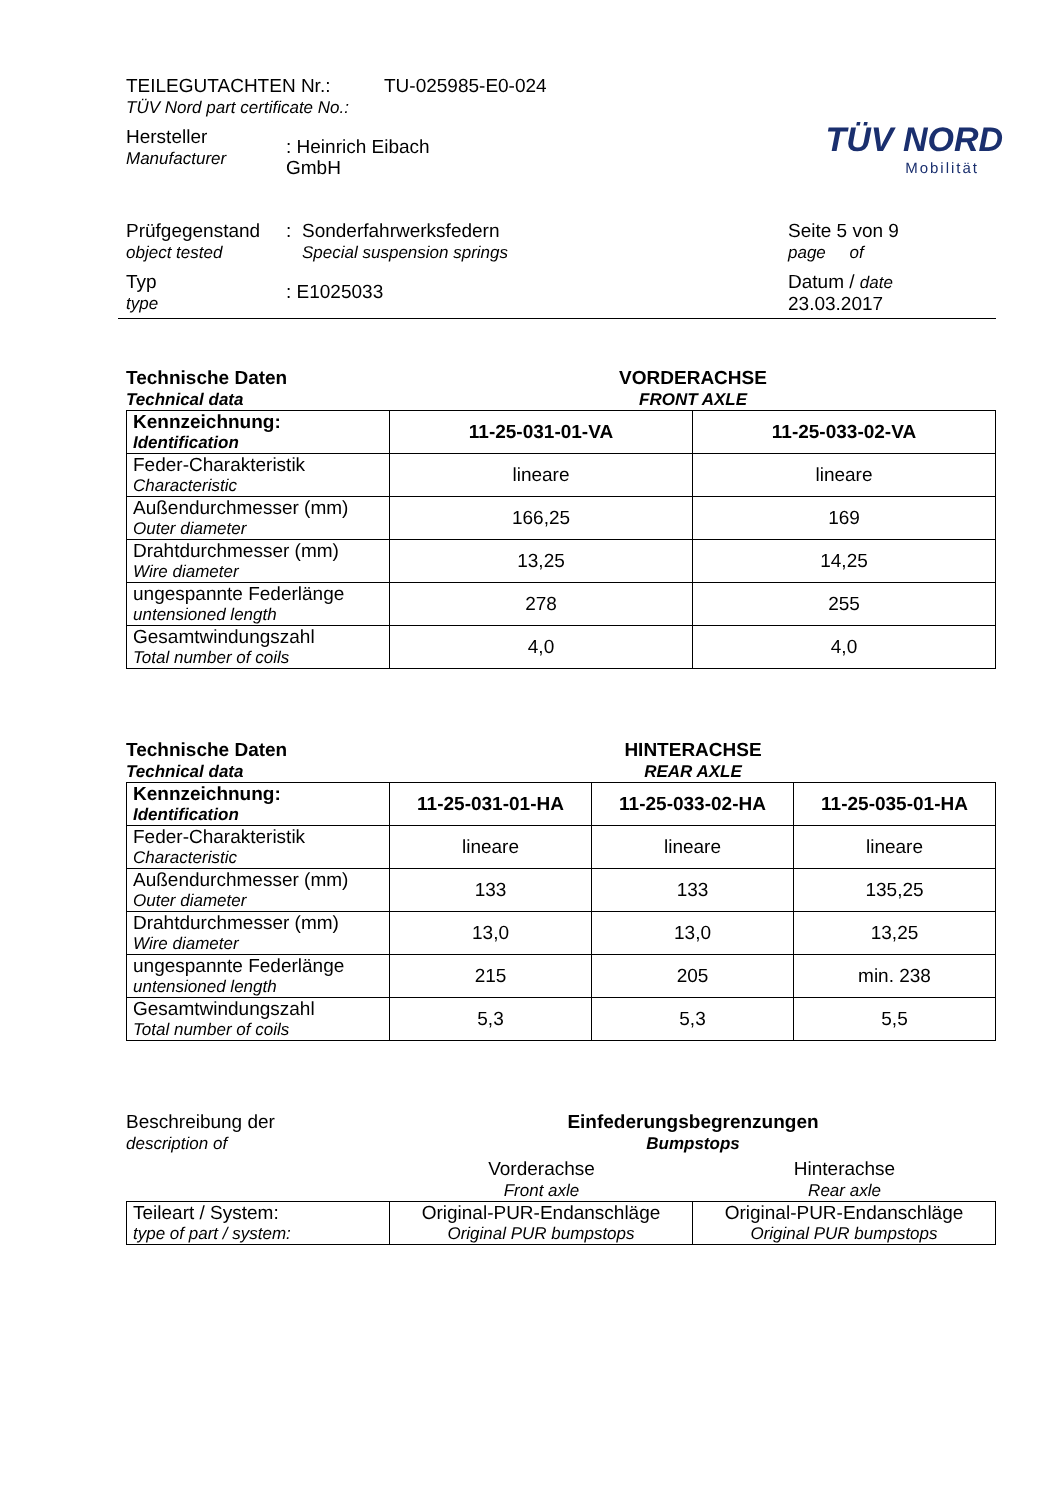TÜV NORD
Mobilität
TEILEGUTACHTEN Nr.: TU-025985-E0-024
TÜV Nord part certificate No.:
Hersteller
Manufacturer
: Heinrich Eibach GmbH
Prüfgegenstand
object tested
:
Sonderfahrwerksfedern
Special suspension springs
Seite 5 von 9
page of
Typ
type
: E1025033
Datum / date
23.03.2017
Technische Daten
Technical data
VORDERACHSE
FRONT AXLE
| Kennzeichnung: Identification | 11-25-031-01-VA | 11-25-033-02-VA |
| Feder-Charakteristik Characteristic | lineare | lineare |
| Außendurchmesser (mm) Outer diameter | 166,25 | 169 |
| Drahtdurchmesser (mm) Wire diameter | 13,25 | 14,25 |
| ungespannte Federlänge untensioned length | 278 | 255 |
| Gesamtwindungszahl Total number of coils | 4,0 | 4,0 |
Technische Daten
Technical data
HINTERACHSE
REAR AXLE
| Kennzeichnung: Identification | 11-25-031-01-HA | 11-25-033-02-HA | 11-25-035-01-HA |
| Feder-Charakteristik Characteristic | lineare | lineare | lineare |
| Außendurchmesser (mm) Outer diameter | 133 | 133 | 135,25 |
| Drahtdurchmesser (mm) Wire diameter | 13,0 | 13,0 | 13,25 |
| ungespannte Federlänge untensioned length | 215 | 205 | min. 238 |
| Gesamtwindungszahl Total number of coils | 5,3 | 5,3 | 5,5 |
Beschreibung der
description of
Einfederungsbegrenzungen
Bumpstops
Vorderachse
Front axle
Hinterachse
Rear axle
| Teileart / System: type of part / system: | Original-PUR-Endanschläge Original PUR bumpstops | Original-PUR-Endanschläge Original PUR bumpstops |